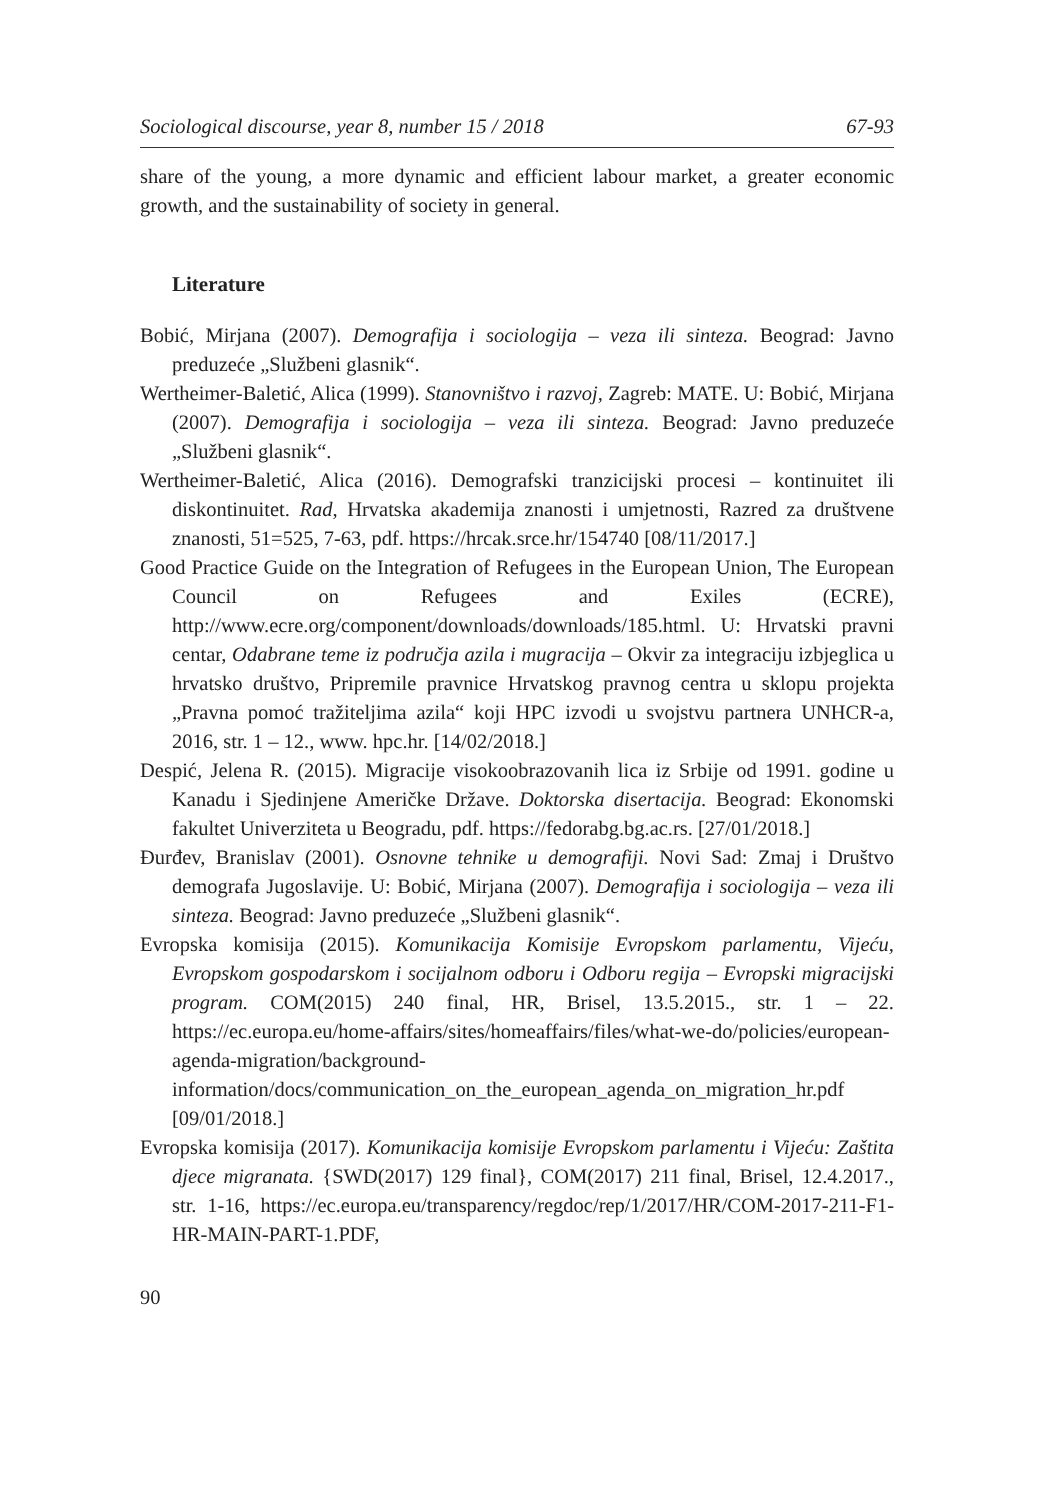Sociological discourse, year 8, number 15 / 2018 67-93
share of the young, a more dynamic and efficient labour market, a greater economic growth, and the sustainability of society in general.
Literature
Bobić, Mirjana (2007). Demografija i sociologija – veza ili sinteza. Beograd: Javno preduzeće „Službeni glasnik“.
Wertheimer-Baletić, Alica (1999). Stanovništvo i razvoj, Zagreb: MATE. U: Bobić, Mirjana (2007). Demografija i sociologija – veza ili sinteza. Beograd: Javno preduzeće „Službeni glasnik“.
Wertheimer-Baletić, Alica (2016). Demografski tranzicijski procesi – kontinuitet ili diskontinuitet. Rad, Hrvatska akademija znanosti i umjetnosti, Razred za društvene znanosti, 51=525, 7-63, pdf. https://hrcak.srce.hr/154740 [08/11/2017.]
Good Practice Guide on the Integration of Refugees in the European Union, The European Council on Refugees and Exiles (ECRE), http://www.ecre.org/component/downloads/downloads/185.html. U: Hrvatski pravni centar, Odabrane teme iz područja azila i mugracija – Okvir za integraciju izbjeglica u hrvatsko društvo, Pripremile pravnice Hrvatskog pravnog centra u sklopu projekta „Pravna pomoć tražiteljima azila“ koji HPC izvodi u svojstvu partnera UNHCR-a, 2016, str. 1 – 12., www. hpc.hr. [14/02/2018.]
Despić, Jelena R. (2015). Migracije visokoobrazovanih lica iz Srbije od 1991. godine u Kanadu i Sjedinjene Američke Države. Doktorska disertacija. Beograd: Ekonomski fakultet Univerziteta u Beogradu, pdf. https://fedorabg.bg.ac.rs. [27/01/2018.]
Đurđev, Branislav (2001). Osnovne tehnike u demografiji. Novi Sad: Zmaj i Društvo demografa Jugoslavije. U: Bobić, Mirjana (2007). Demografija i sociologija – veza ili sinteza. Beograd: Javno preduzeće „Službeni glasnik“.
Evropska komisija (2015). Komunikacija Komisije Evropskom parlamentu, Vijeću, Evropskom gospodarskom i socijalnom odboru i Odboru regija – Evropski migracijski program. COM(2015) 240 final, HR, Brisel, 13.5.2015., str. 1 – 22. https://ec.europa.eu/home-affairs/sites/homeaffairs/files/what-we-do/policies/european-agenda-migration/background-information/docs/communication_on_the_european_agenda_on_migration_hr.pdf [09/01/2018.]
Evropska komisija (2017). Komunikacija komisije Evropskom parlamentu i Vijeću: Zaštita djece migranata. {SWD(2017) 129 final}, COM(2017) 211 final, Brisel, 12.4.2017., str. 1-16, https://ec.europa.eu/transparency/regdoc/rep/1/2017/HR/COM-2017-211-F1-HR-MAIN-PART-1.PDF,
90